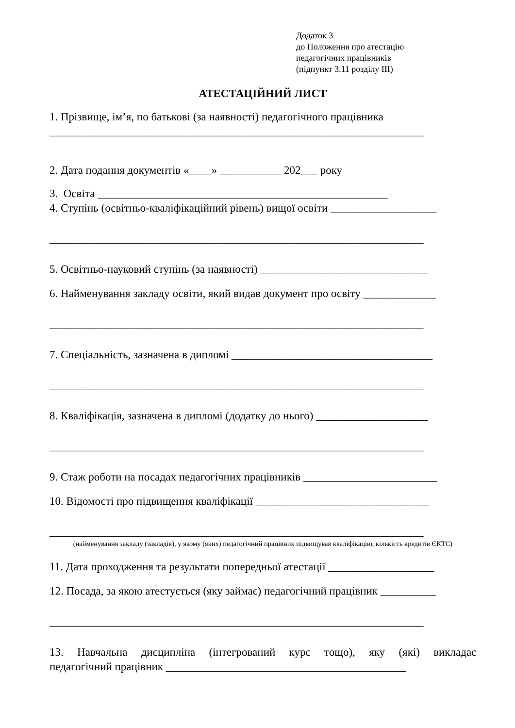Додаток 3
до Положення про атестацію
педагогічних працівників
(підпункт 3.11 розділу ІІІ)
АТЕСТАЦІЙНИЙ ЛИСТ
1. Прізвище, ім’я, по батькові (за наявності) педагогічного працівника
___________________________________________________________________
2. Дата подання документів «____» ___________ 202___ року
3. Освіта ____________________________________________________
4. Ступінь (освітньо-кваліфікаційний рівень) вищої освіти ___________________
___________________________________________________________________
5. Освітньо-науковий ступінь (за наявності) ______________________________
6. Найменування закладу освіти, який видав документ про освіту _____________
___________________________________________________________________
7. Спеціальність, зазначена в дипломі ____________________________________
___________________________________________________________________
8. Кваліфікація, зазначена в дипломі (додатку до нього) ____________________
___________________________________________________________________
9. Стаж роботи на посадах педагогічних працівників ________________________
10. Відомості про підвищення кваліфікації _______________________________
___________________________________________________________________
(найменування закладу (закладів), у якому (яких) педагогічний працівник підвищував кваліфікацію, кількість кредитів ЄКТС)
11. Дата проходження та результати попередньої атестації ___________________
12. Посада, за якою атестується (яку займає) педагогічний працівник __________
___________________________________________________________________
13. Навчальна дисципліна (інтегрований курс тощо), яку (які) викладає
педагогічний працівник ___________________________________________